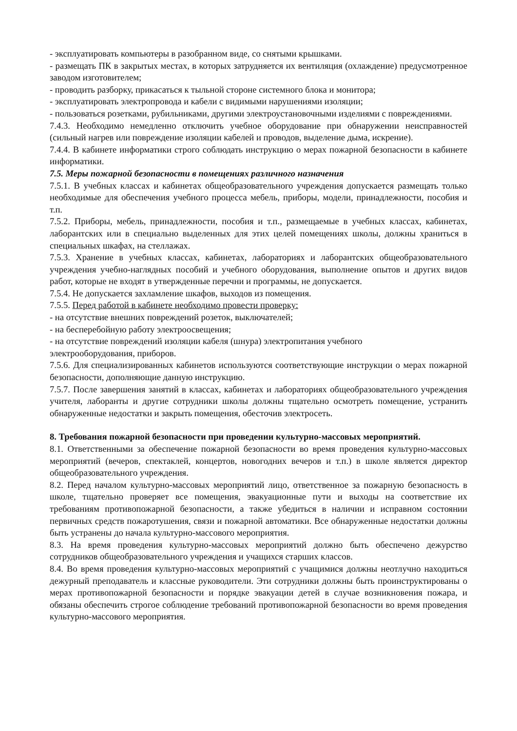- эксплуатировать компьютеры в разобранном виде, со снятыми крышками.
- размещать ПК в закрытых местах, в которых затрудняется их вентиляция (охлаждение) предусмотренное заводом изготовителем;
- проводить разборку, прикасаться к тыльной стороне системного блока и монитора;
- эксплуатировать электропровода и кабели с видимыми нарушениями изоляции;
- пользоваться розетками, рубильниками, другими электроустановочными изделиями с повреждениями.
7.4.3. Необходимо немедленно отключить учебное оборудование при обнаружении неисправностей (сильный нагрев или повреждение изоляции кабелей и проводов, выделение дыма, искрение).
7.4.4. В кабинете информатики строго соблюдать инструкцию о мерах пожарной безопасности в кабинете информатики.
7.5. Меры пожарной безопасности в помещениях различного назначения
7.5.1. В учебных классах и кабинетах общеобразовательного учреждения допускается размещать только необходимые для обеспечения учебного процесса мебель, приборы, модели, принадлежности, пособия и т.п.
7.5.2. Приборы, мебель, принадлежности, пособия и т.п., размещаемые в учебных классах, кабинетах, лаборантских или в специально выделенных для этих целей помещениях школы, должны храниться в специальных шкафах, на стеллажах.
7.5.3. Хранение в учебных классах, кабинетах, лабораториях и лаборантских общеобразовательного учреждения учебно-наглядных пособий и учебного оборудования, выполнение опытов и других видов работ, которые не входят в утвержденные перечни и программы, не допускается.
7.5.4. Не допускается захламление шкафов, выходов из помещения.
7.5.5. Перед работой в кабинете необходимо провести проверку:
- на отсутствие внешних повреждений розеток, выключателей;
- на бесперебойную работу электроосвещения;
- на отсутствие повреждений изоляции кабеля (шнура) электропитания учебного
электрооборудования, приборов.
7.5.6. Для специализированных кабинетов используются соответствующие инструкции о мерах пожарной безопасности, дополняющие данную инструкцию.
7.5.7. После завершения занятий в классах, кабинетах и лабораториях общеобразовательного учреждения учителя, лаборанты и другие сотрудники школы должны тщательно осмотреть помещение, устранить обнаруженные недостатки и закрыть помещения, обесточив электросеть.
8. Требования пожарной безопасности при проведении культурно-массовых мероприятий.
8.1. Ответственными за обеспечение пожарной безопасности во время проведения культурно-массовых мероприятий (вечеров, спектаклей, концертов, новогодних вечеров и т.п.) в школе является директор общеобразовательного учреждения.
8.2. Перед началом культурно-массовых мероприятий лицо, ответственное за пожарную безопасность в школе, тщательно проверяет все помещения, эвакуационные пути и выходы на соответствие их требованиям противопожарной безопасности, а также убедиться в наличии и исправном состоянии первичных средств пожаротушения, связи и пожарной автоматики. Все обнаруженные недостатки должны быть устранены до начала культурно-массового мероприятия.
8.3. На время проведения культурно-массовых мероприятий должно быть обеспечено дежурство сотрудников общеобразовательного учреждения и учащихся старших классов.
8.4. Во время проведения культурно-массовых мероприятий с учащимися должны неотлучно находиться дежурный преподаватель и классные руководители. Эти сотрудники должны быть проинструктированы о мерах противопожарной безопасности и порядке эвакуации детей в случае возникновения пожара, и обязаны обеспечить строгое соблюдение требований противопожарной безопасности во время проведения культурно-массового мероприятия.